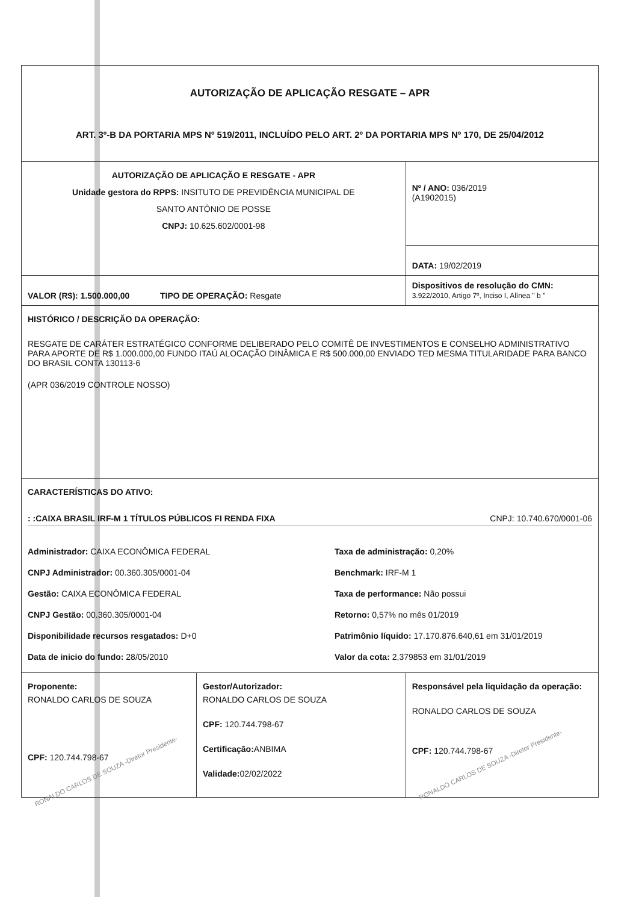| AUTORIZAÇÃO DE APLICAÇÃO RESGATE – APR ART. 3º-B DA PORTARIA MPS Nº 519/2011, INCLUÍDO PELO ART. 2º DA PORTARIA MPS Nº 170, DE 25/04/2012 | | |
| AUTORIZAÇÃO DE APLICAÇÃO E RESGATE - APR Unidade gestora do RPPS: INSITUTO DE PREVIDÊNCIA MUNICIPAL DE SANTO ANTÔNIO DE POSSE CNPJ: 10.625.602/0001-98 | | Nº / ANO: 036/2019 (A1902015) |
| | | DATA: 19/02/2019 |
| VALOR (R$): 1.500.000,00 TIPO DE OPERAÇÃO: Resgate | | Dispositivos de resolução do CMN: 3.922/2010, Artigo 7º, Inciso I, Alínea " b " |
| HISTÓRICO / DESCRIÇÃO DA OPERAÇÃO: RESGATE DE CARÁTER ESTRATÉGICO CONFORME DELIBERADO PELO COMITÊ DE INVESTIMENTOS E CONSELHO ADMINISTRATIVO PARA APORTE DE R$ 1.000.000,00 FUNDO ITAÚ ALOCAÇÃO DINÂMICA E R$ 500.000,00 ENVIADO TED MESMA TITULARIDADE PARA BANCO DO BRASIL CONTA 130113-6 (APR 036/2019 CONTROLE NOSSO) | | |
| CARACTERÍSTICAS DO ATIVO: : :CAIXA BRASIL IRF-M 1 TÍTULOS PÚBLICOS FI RENDA FIXA CNPJ: 10.740.670/0001-06 Administrador: CAIXA ECONÔMICA FEDERAL CNPJ Administrador: 00.360.305/0001-04 Gestão: CAIXA ECONÔMICA FEDERAL CNPJ Gestão: 00.360.305/0001-04 Disponibilidade recursos resgatados: D+0 Data de inicio do fundo: 28/05/2010 Taxa de administração: 0,20% Benchmark: IRF-M 1 Taxa de performance: Não possui Retorno: 0,57% no mês 01/2019 Patrimônio líquido: 17.170.876.640,61 em 31/01/2019 Valor da cota: 2,379853 em 31/01/2019 | | |
| Proponente: RONALDO CARLOS DE SOUZA CPF: 120.744.798-67 RONALDO CARLOS DE SOUZA -Diretor Presidente- | Gestor/Autorizador: RONALDO CARLOS DE SOUZA CPF: 120.744.798-67 Certificação: ANBIMA Validade: 02/02/2022 | Responsável pela liquidação da operação: RONALDO CARLOS DE SOUZA CPF: 120.744.798-67 RONALDO CARLOS DE SOUZA -Diretor Presidente- |